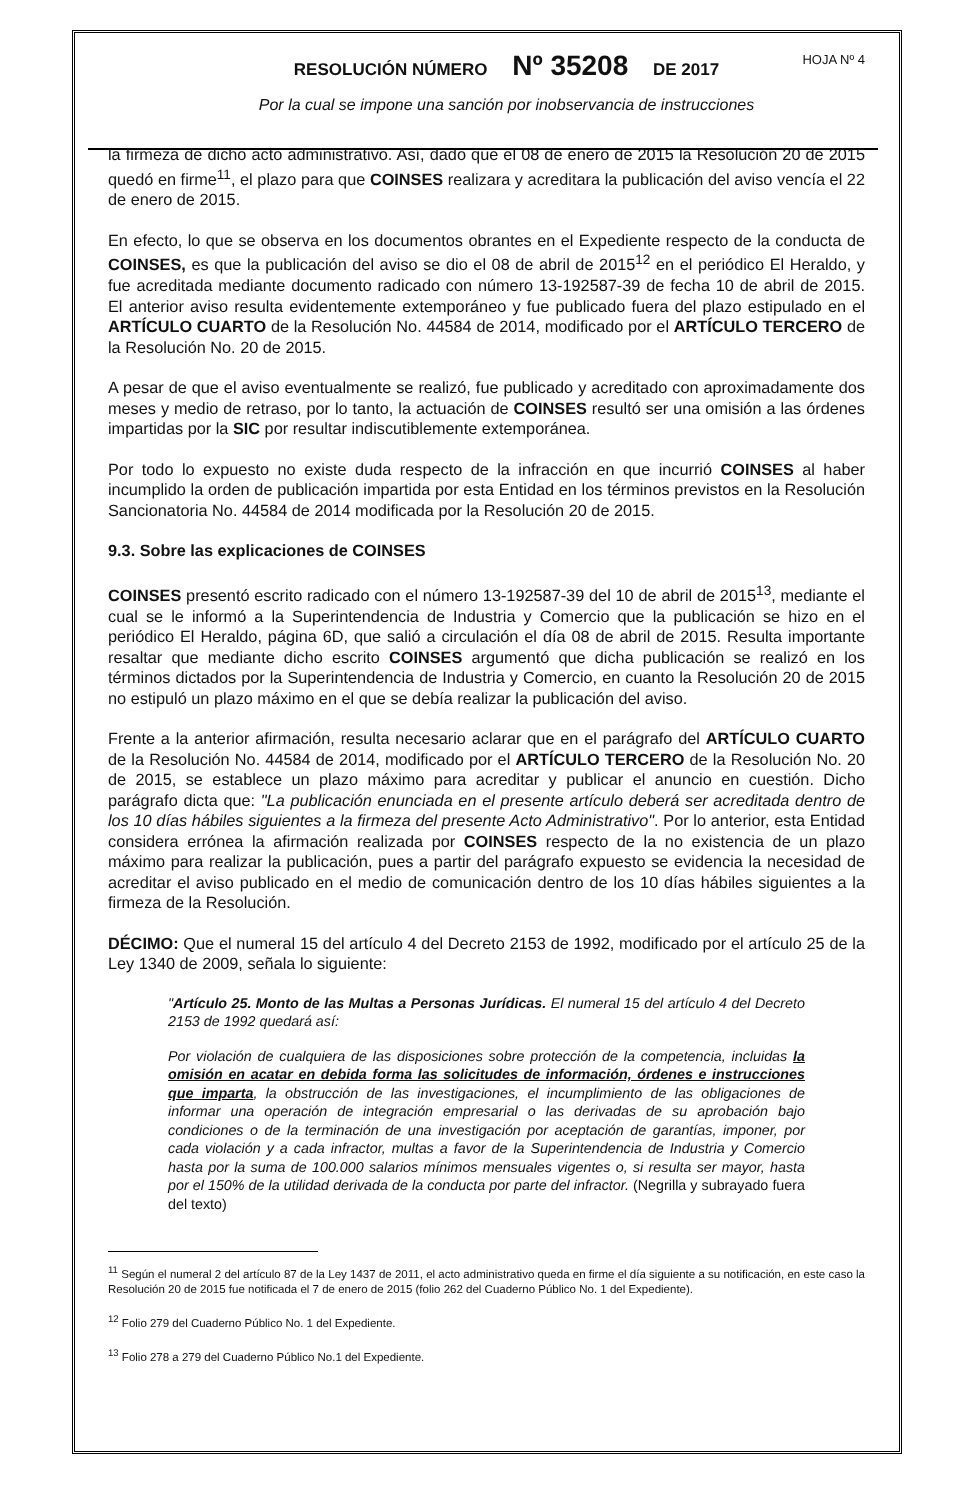HOJA Nº 4
RESOLUCIÓN NÚMERO Nº 35208 DE 2017
Por la cual se impone una sanción por inobservancia de instrucciones
la firmeza de dicho acto administrativo. Así, dado que el 08 de enero de 2015 la Resolución 20 de 2015 quedó en firme<sup>11</sup>, el plazo para que COINSES realizara y acreditara la publicación del aviso vencía el 22 de enero de 2015.
En efecto, lo que se observa en los documentos obrantes en el Expediente respecto de la conducta de COINSES, es que la publicación del aviso se dio el 08 de abril de 2015<sup>12</sup> en el periódico El Heraldo, y fue acreditada mediante documento radicado con número 13-192587-39 de fecha 10 de abril de 2015. El anterior aviso resulta evidentemente extemporáneo y fue publicado fuera del plazo estipulado en el ARTÍCULO CUARTO de la Resolución No. 44584 de 2014, modificado por el ARTÍCULO TERCERO de la Resolución No. 20 de 2015.
A pesar de que el aviso eventualmente se realizó, fue publicado y acreditado con aproximadamente dos meses y medio de retraso, por lo tanto, la actuación de COINSES resultó ser una omisión a las órdenes impartidas por la SIC por resultar indiscutiblemente extemporánea.
Por todo lo expuesto no existe duda respecto de la infracción en que incurrió COINSES al haber incumplido la orden de publicación impartida por esta Entidad en los términos previstos en la Resolución Sancionatoria No. 44584 de 2014 modificada por la Resolución 20 de 2015.
9.3. Sobre las explicaciones de COINSES
COINSES presentó escrito radicado con el número 13-192587-39 del 10 de abril de 2015<sup>13</sup>, mediante el cual se le informó a la Superintendencia de Industria y Comercio que la publicación se hizo en el periódico El Heraldo, página 6D, que salió a circulación el día 08 de abril de 2015. Resulta importante resaltar que mediante dicho escrito COINSES argumentó que dicha publicación se realizó en los términos dictados por la Superintendencia de Industria y Comercio, en cuanto la Resolución 20 de 2015 no estipuló un plazo máximo en el que se debía realizar la publicación del aviso.
Frente a la anterior afirmación, resulta necesario aclarar que en el parágrafo del ARTÍCULO CUARTO de la Resolución No. 44584 de 2014, modificado por el ARTÍCULO TERCERO de la Resolución No. 20 de 2015, se establece un plazo máximo para acreditar y publicar el anuncio en cuestión. Dicho parágrafo dicta que: "La publicación enunciada en el presente artículo deberá ser acreditada dentro de los 10 días hábiles siguientes a la firmeza del presente Acto Administrativo". Por lo anterior, esta Entidad considera errónea la afirmación realizada por COINSES respecto de la no existencia de un plazo máximo para realizar la publicación, pues a partir del parágrafo expuesto se evidencia la necesidad de acreditar el aviso publicado en el medio de comunicación dentro de los 10 días hábiles siguientes a la firmeza de la Resolución.
DÉCIMO: Que el numeral 15 del artículo 4 del Decreto 2153 de 1992, modificado por el artículo 25 de la Ley 1340 de 2009, señala lo siguiente:
"Artículo 25. Monto de las Multas a Personas Jurídicas. El numeral 15 del artículo 4 del Decreto 2153 de 1992 quedará así:
Por violación de cualquiera de las disposiciones sobre protección de la competencia, incluidas la omisión en acatar en debida forma las solicitudes de información, órdenes e instrucciones que imparta, la obstrucción de las investigaciones, el incumplimiento de las obligaciones de informar una operación de integración empresarial o las derivadas de su aprobación bajo condiciones o de la terminación de una investigación por aceptación de garantías, imponer, por cada violación y a cada infractor, multas a favor de la Superintendencia de Industria y Comercio hasta por la suma de 100.000 salarios mínimos mensuales vigentes o, si resulta ser mayor, hasta por el 150% de la utilidad derivada de la conducta por parte del infractor. (Negrilla y subrayado fuera del texto)
<sup>11</sup> Según el numeral 2 del artículo 87 de la Ley 1437 de 2011, el acto administrativo queda en firme el día siguiente a su notificación, en este caso la Resolución 20 de 2015 fue notificada el 7 de enero de 2015 (folio 262 del Cuaderno Público No. 1 del Expediente).
<sup>12</sup> Folio 279 del Cuaderno Público No. 1 del Expediente.
<sup>13</sup> Folio 278 a 279 del Cuaderno Público No.1 del Expediente.